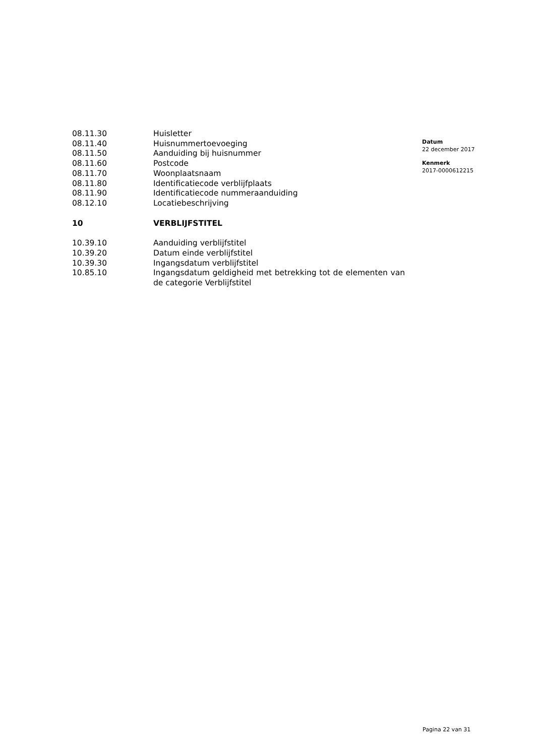08.11.30 Huisletter
08.11.40 Huisnummertoevoeging
08.11.50 Aanduiding bij huisnummer
08.11.60 Postcode
08.11.70 Woonplaatsnaam
08.11.80 Identificatiecode verblijfplaats
08.11.90 Identificatiecode nummeraanduiding
08.12.10 Locatiebeschrijving
10 VERBLIJFSTITEL
10.39.10 Aanduiding verblijfstitel
10.39.20 Datum einde verblijfstitel
10.39.30 Ingangsdatum verblijfstitel
10.85.10 Ingangsdatum geldigheid met betrekking tot de elementen van de categorie Verblijfstitel
Datum
22 december 2017
Kenmerk
2017-0000612215
Pagina 22 van 31